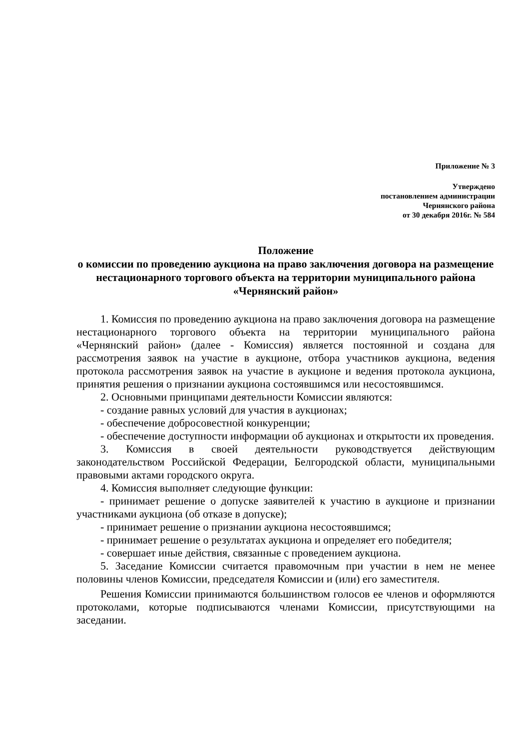Приложение № 3
Утверждено
постановлением администрации
Чернянского района
от 30 декабря 2016г. № 584
Положение
о комиссии по проведению аукциона на право заключения договора на размещение нестационарного торгового объекта на территории муниципального района «Чернянский район»
1. Комиссия по проведению аукциона на право заключения договора на размещение нестационарного торгового объекта на территории муниципального района «Чернянский район» (далее - Комиссия) является постоянной и создана для рассмотрения заявок на участие в аукционе, отбора участников аукциона, ведения протокола рассмотрения заявок на участие в аукционе и ведения протокола аукциона, принятия решения о признании аукциона состоявшимся или несостоявшимся.
2. Основными принципами деятельности Комиссии являются:
- создание равных условий для участия в аукционах;
- обеспечение добросовестной конкуренции;
- обеспечение доступности информации об аукционах и открытости их проведения.
3. Комиссия в своей деятельности руководствуется действующим законодательством Российской Федерации, Белгородской области, муниципальными правовыми актами городского округа.
4. Комиссия выполняет следующие функции:
- принимает решение о допуске заявителей к участию в аукционе и признании участниками аукциона (об отказе в допуске);
- принимает решение о признании аукциона несостоявшимся;
- принимает решение о результатах аукциона и определяет его победителя;
- совершает иные действия, связанные с проведением аукциона.
5. Заседание Комиссии считается правомочным при участии в нем не менее половины членов Комиссии, председателя Комиссии и (или) его заместителя.
Решения Комиссии принимаются большинством голосов ее членов и оформляются протоколами, которые подписываются членами Комиссии, присутствующими на заседании.